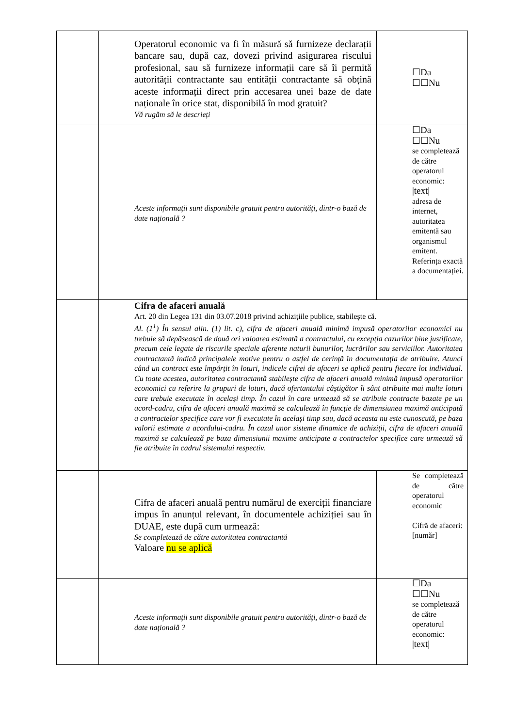| | Operatorul economic va fi în măsură să furnizeze declarații bancare sau, după caz, dovezi privind asigurarea riscului profesional, sau să furnizeze informații care să îi permită autorității contractante sau entității contractante să obțină aceste informații direct prin accesarea unei baze de date naționale în orice stat, disponibilă în mod gratuit? Vă rugăm să le descrieți | ☐Da ☐☐Nu |
| | Aceste informații sunt disponibile gratuit pentru autorități, dintr-o bază de date națională ? | ☐Da ☐☐Nu se completează de către operatorul economic: /text/ adresa de internet, autoritatea emitentă sau organismul emitent. Referința exactă a documentației. |
| | Cifra de afaceri anuală Art. 20 din Legea 131 din 03.07.2018 privind achizițiile publice, stabilește că. Al. (1<sup>1</sup>) În sensul alin. (1) lit. c), cifra de afaceri anuală minimă impusă operatorilor economici nu trebuie să depășească de două ori valoarea estimată a contractului, cu excepția cazurilor bine justificate, precum cele legate de riscurile speciale aferente naturii bunurilor, lucrărilor sau serviciilor. Autoritatea contractantă indică principalele motive pentru o astfel de cerință în documentația de atribuire. Atunci când un contract este împărțit în loturi, indicele cifrei de afaceri se aplică pentru fiecare lot individual. Cu toate acestea, autoritatea contractantă stabilește cifra de afaceri anuală minimă impusă operatorilor economici cu referire la grupuri de loturi, dacă ofertantului câștigător îi sânt atribuite mai multe loturi care trebuie executate în același timp. În cazul în care urmează să se atribuie contracte bazate pe un acord-cadru, cifra de afaceri anuală maximă se calculează în funcție de dimensiunea maximă anticipată a contractelor specifice care vor fi executate în același timp sau, dacă aceasta nu este cunoscută, pe baza valorii estimate a acordului-cadru. În cazul unor sisteme dinamice de achiziții, cifra de afaceri anuală maximă se calculează pe baza dimensiunii maxime anticipate a contractelor specifice care urmează să fie atribuite în cadrul sistemului respectiv. | |
| | Cifra de afaceri anuală pentru numărul de exerciții financiare impus în anunțul relevant, în documentele achiziției sau în DUAE, este după cum urmează: Se completează de către autoritatea contractantă Valoare nu se aplică | Se completează de către operatorul economic Cifră de afaceri: [număr] |
| | Aceste informații sunt disponibile gratuit pentru autorități, dintr-o bază de date națională ? | ☐Da ☐☐Nu se completează de către operatorul economic: /text/ |